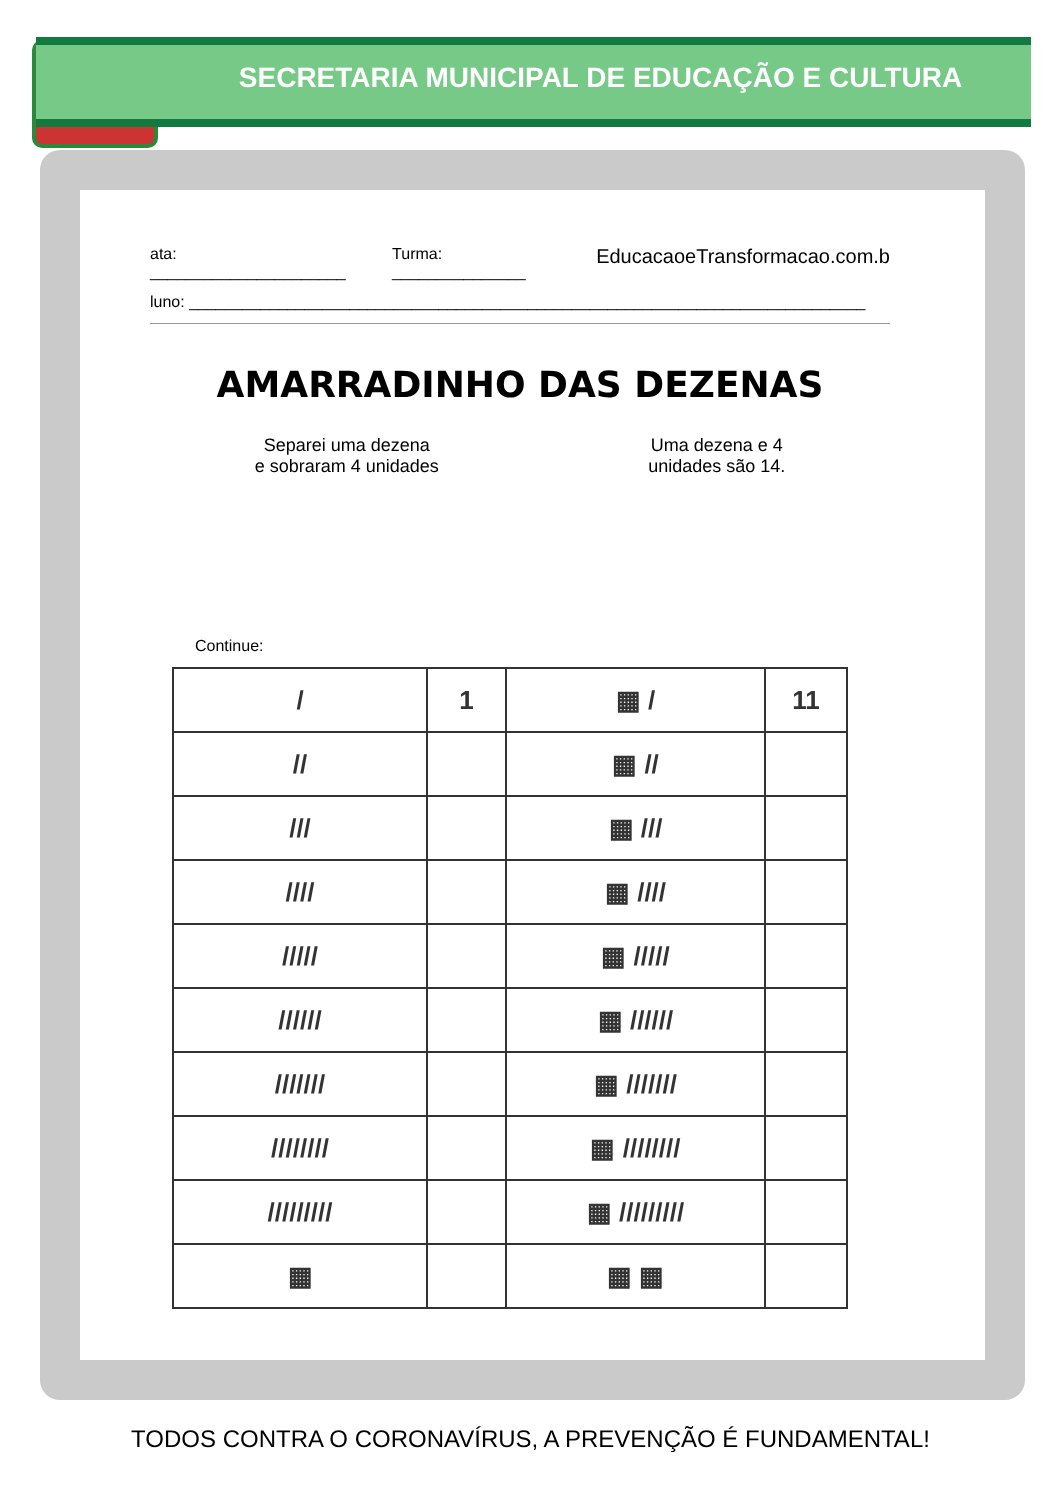SECRETARIA MUNICIPAL DE EDUCAÇÃO E CULTURA
ata: ______________________ Turma: _______________ EducacaoeTransformacao.com.b
luno: ____________________________________________________________________________
AMARRADINHO DAS DEZENAS
Separei uma dezena
e sobraram 4 unidades
Uma dezena e 4
unidades são 14.
Continue:
| / | 1 | ▦ / | 11 |
| // | | ▦ // | |
| /// | | ▦ /// | |
| //// | | ▦ //// | |
| ///// | | ▦ ///// | |
| ////// | | ▦ ////// | |
| /////// | | ▦ /////// | |
| //////// | | ▦ //////// | |
| ///////// | | ▦ ///////// | |
| ▦ | | ▦ ▦ | |
TODOS CONTRA O CORONAVÍRUS, A PREVENÇÃO É FUNDAMENTAL!